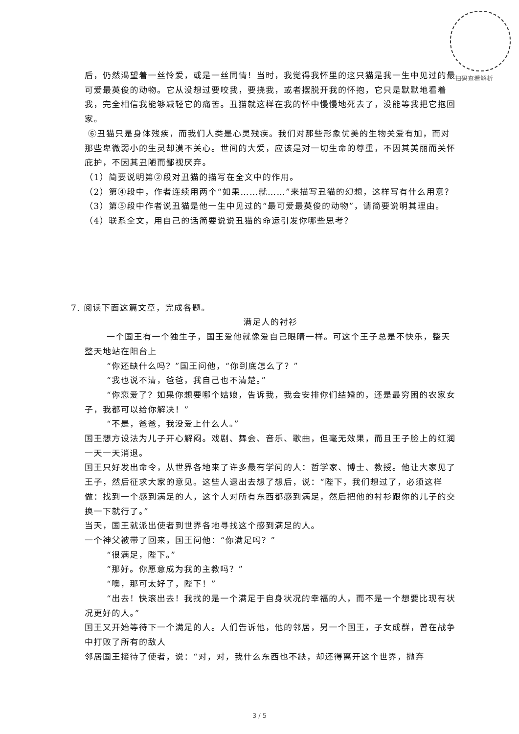扫码查看解析
后，仍然渴望着一丝怜爱，或是一丝同情！当时，我觉得我怀里的这只猫是我一生中见过的最可爱最英俊的动物。它从没想过要咬我，要挠我，或者摆脱开我的怀抱，它只是默默地看着我，完全相信我能够减轻它的痛苦。丑猫就这样在我的怀中慢慢地死去了，没能等我把它抱回家。
⑥丑猫只是身体残疾，而我们人类是心灵残疾。我们对那些形象优美的生物关爱有加，而对那些卑微弱小的生灵却漠不关心。世间的大爱，应该是对一切生命的尊重，不因其美丽而关怀庇护，不因其丑陋而鄙视厌弃。
（1）简要说明第②段对丑猫的描写在全文中的作用。
（2）第④段中，作者连续用两个“如果……就……”来描写丑猫的幻想，这样写有什么用意？
（3）第⑤段中作者说丑猫是他一生中见过的“最可爱最英俊的动物”，请简要说明其理由。
（4）联系全文，用自己的话简要说说丑猫的命运引发你哪些思考？
7. 阅读下面这篇文章，完成各题。
满足人的衬衫
一个国王有一个独生子，国王爱他就像爱自己眼睛一样。可这个王子总是不快乐，整天整天地站在阳台上
“你还缺什么吗？”国王问他，“你到底怎么了？”
“我也说不清，爸爸，我自己也不清楚。”
“你恋爱了？如果你想要哪个姑娘，告诉我，我会安排你们结婚的，还是最穷困的农家女子，我都可以给你解决！”
“不是，爸爸，我没爱上什么人。”
国王想方设法为儿子开心解闷。戏剧、舞会、音乐、歌曲，但毫无效果，而且王子脸上的红润一天一天消退。
国王只好发出命令，从世界各地来了许多最有学问的人：哲学家、博士、教授。他让大家见了王子，然后征求大家的意见。这些人退出去想了想后，说：“陛下，我们想过了，必须这样做：找到一个感到满足的人，这个人对所有东西都感到满足，然后把他的衬衫跟你的儿子的交换一下就行了。”
当天，国王就派出使者到世界各地寻找这个感到满足的人。
一个神父被带了回来，国王问他：“你满足吗？”
“很满足，陛下。”
“那好。你愿意成为我的主教吗？”
“噢，那可太好了，陛下！”
“出去！快滚出去！我找的是一个满足于自身状况的幸福的人，而不是一个想要比现有状况更好的人。”
国王又开始等待下一个满足的人。人们告诉他，他的邻居，另一个国王，子女成群，曾在战争中打败了所有的敌人
邻居国王接待了使者，说：“对，对，我什么东西也不缺，却还得离开这个世界，抛弃
3 / 5